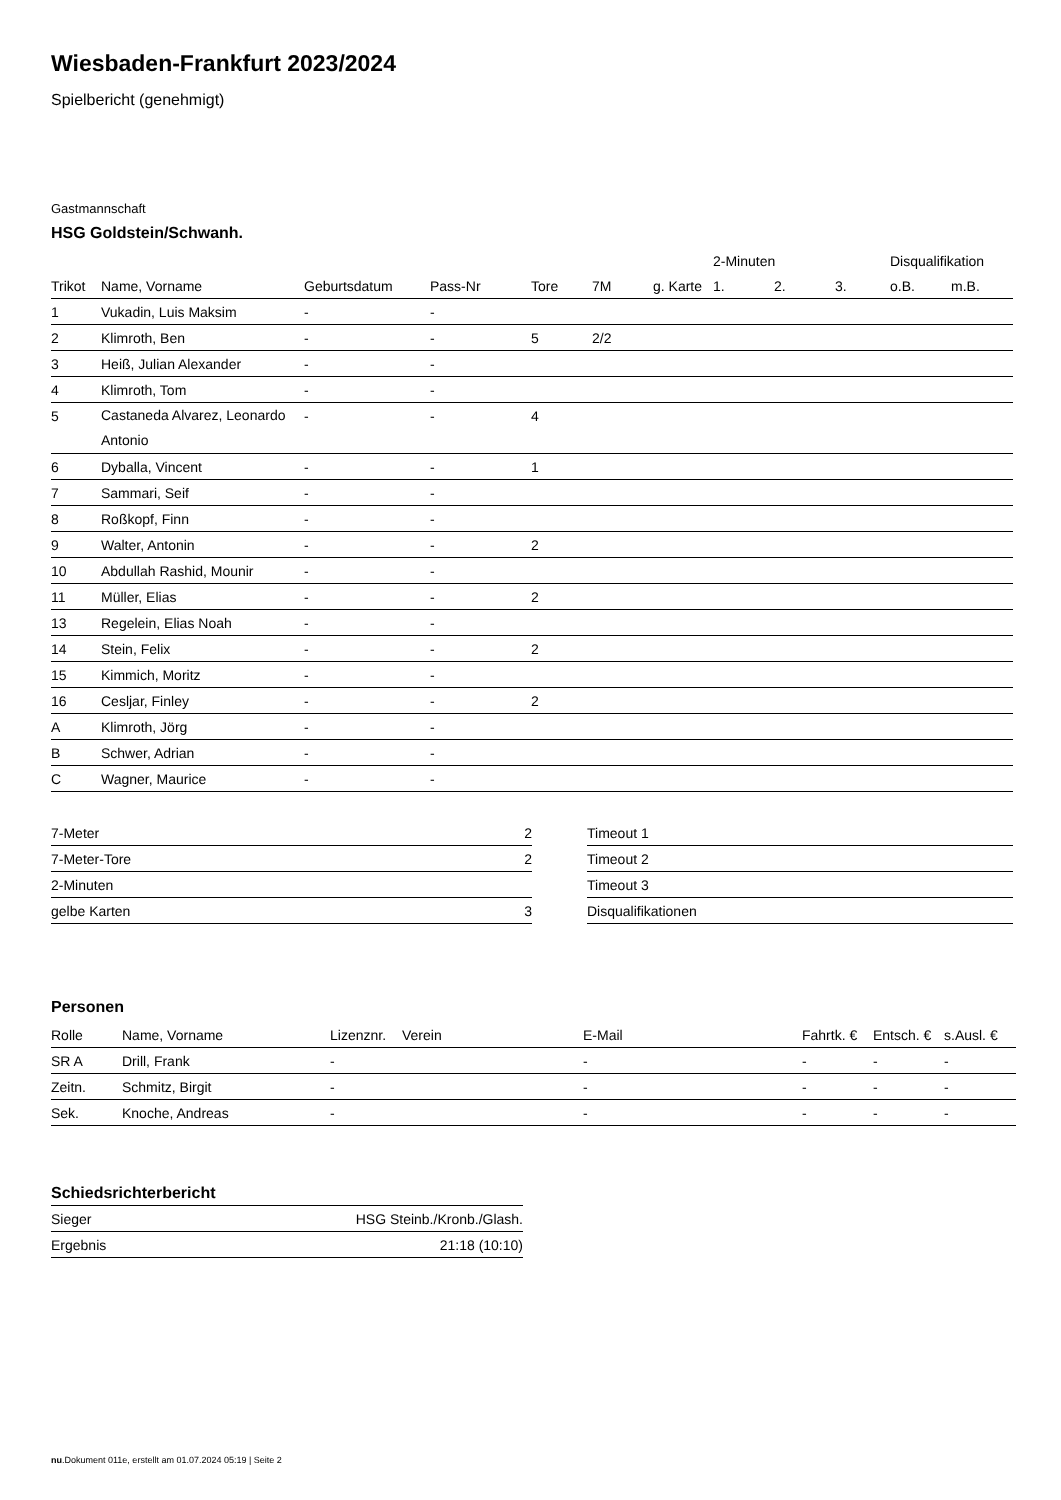Wiesbaden-Frankfurt 2023/2024
Spielbericht (genehmigt)
Gastmannschaft
HSG Goldstein/Schwanh.
| | | | | | | | 2-Minuten | | | Disqualifikation | |
| --- | --- | --- | --- | --- | --- | --- | --- | --- | --- | --- | --- |
| Trikot | Name, Vorname | Geburtsdatum | Pass-Nr | Tore | 7M | g. Karte | 1. | 2. | 3. | o.B. | m.B. |
| 1 | Vukadin, Luis Maksim | - | - | | | | | | | | |
| 2 | Klimroth, Ben | - | - | 5 | 2/2 | | | | | | |
| 3 | Heiß, Julian Alexander | - | - | | | | | | | | |
| 4 | Klimroth, Tom | - | - | | | | | | | | |
| 5 | Castaneda Alvarez, Leonardo Antonio | - | - | 4 | | | | | | | |
| 6 | Dyballa, Vincent | - | - | 1 | | | | | | | |
| 7 | Sammari, Seif | - | - | | | | | | | | |
| 8 | Roßkopf, Finn | - | - | | | | | | | | |
| 9 | Walter, Antonin | - | - | 2 | | | | | | | |
| 10 | Abdullah Rashid, Mounir | - | - | | | | | | | | |
| 11 | Müller, Elias | - | - | 2 | | | | | | | |
| 13 | Regelein, Elias Noah | - | - | | | | | | | | |
| 14 | Stein, Felix | - | - | 2 | | | | | | | |
| 15 | Kimmich, Moritz | - | - | | | | | | | | |
| 16 | Cesljar, Finley | - | - | 2 | | | | | | | |
| A | Klimroth, Jörg | - | - | | | | | | | | |
| B | Schwer, Adrian | - | - | | | | | | | | |
| C | Wagner, Maurice | - | - | | | | | | | | |
| 7-Meter | 2 |
| 7-Meter-Tore | 2 |
| 2-Minuten | |
| gelbe Karten | 3 |
| Timeout 1 |
| Timeout 2 |
| Timeout 3 |
| Disqualifikationen |
Personen
| Rolle | Name, Vorname | Lizenznr. | Verein | E-Mail | Fahrtk. € | Entsch. € | s.Ausl. € |
| --- | --- | --- | --- | --- | --- | --- | --- |
| SR A | Drill, Frank | - | | - | - | - | - |
| Zeitn. | Schmitz, Birgit | - | | - | - | - | - |
| Sek. | Knoche, Andreas | - | | - | - | - | - |
Schiedsrichterbericht
| Sieger | HSG Steinb./Kronb./Glash. |
| Ergebnis | 21:18 (10:10) |
nu.Dokument 011e, erstellt am 01.07.2024 05:19 | Seite 2